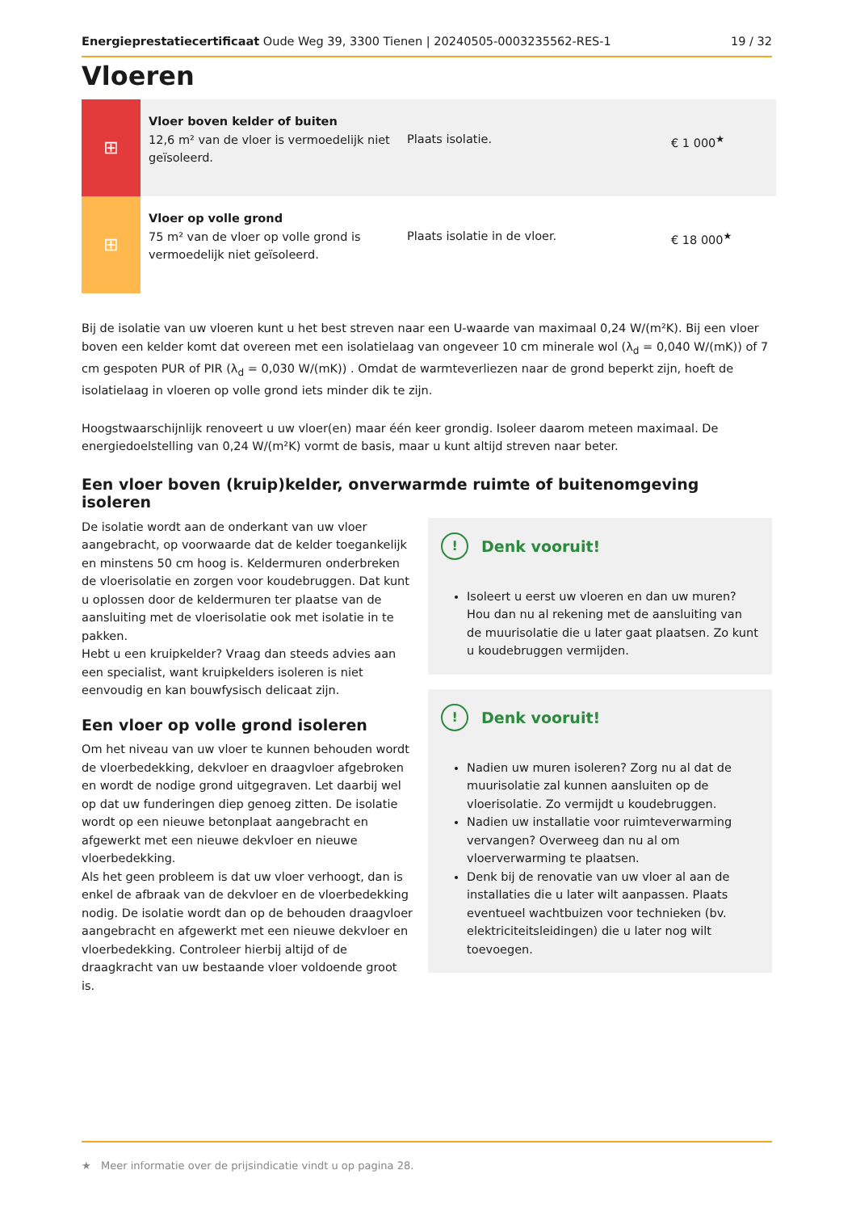Energieprestatiecertificaat Oude Weg 39, 3300 Tienen | 20240505-0003235562-RES-1 19 / 32
Vloeren
| ⊞ | Vloer boven kelder of buiten 12,6 m² van de vloer is vermoedelijk niet geïsoleerd. | Plaats isolatie. | € 1 000<sup>★</sup> |
| ⊞ | Vloer op volle grond 75 m² van de vloer op volle grond is vermoedelijk niet geïsoleerd. | Plaats isolatie in de vloer. | € 18 000<sup>★</sup> |
Bij de isolatie van uw vloeren kunt u het best streven naar een U-waarde van maximaal 0,24 W/(m²K). Bij een vloer boven een kelder komt dat overeen met een isolatielaag van ongeveer 10 cm minerale wol (λ<sub>d</sub> = 0,040 W/(mK)) of 7 cm gespoten PUR of PIR (λ<sub>d</sub> = 0,030 W/(mK)) . Omdat de warmteverliezen naar de grond beperkt zijn, hoeft de isolatielaag in vloeren op volle grond iets minder dik te zijn.
Hoogstwaarschijnlijk renoveert u uw vloer(en) maar één keer grondig. Isoleer daarom meteen maximaal. De energiedoelstelling van 0,24 W/(m²K) vormt de basis, maar u kunt altijd streven naar beter.
Een vloer boven (kruip)kelder, onverwarmde ruimte of buitenomgeving isoleren
De isolatie wordt aan de onderkant van uw vloer aangebracht, op voorwaarde dat de kelder toegankelijk en minstens 50 cm hoog is. Keldermuren onderbreken de vloerisolatie en zorgen voor koudebruggen. Dat kunt u oplossen door de keldermuren ter plaatse van de aansluiting met de vloerisolatie ook met isolatie in te pakken.
Hebt u een kruipkelder? Vraag dan steeds advies aan een specialist, want kruipkelders isoleren is niet eenvoudig en kan bouwfysisch delicaat zijn.
Een vloer op volle grond isoleren
Om het niveau van uw vloer te kunnen behouden wordt de vloerbedekking, dekvloer en draagvloer afgebroken en wordt de nodige grond uitgegraven. Let daarbij wel op dat uw funderingen diep genoeg zitten. De isolatie wordt op een nieuwe betonplaat aangebracht en afgewerkt met een nieuwe dekvloer en nieuwe vloerbedekking.
Als het geen probleem is dat uw vloer verhoogt, dan is enkel de afbraak van de dekvloer en de vloerbedekking nodig. De isolatie wordt dan op de behouden draagvloer aangebracht en afgewerkt met een nieuwe dekvloer en vloerbedekking. Controleer hierbij altijd of de draagkracht van uw bestaande vloer voldoende groot is.
! Denk vooruit!
Isoleert u eerst uw vloeren en dan uw muren? Hou dan nu al rekening met de aansluiting van de muurisolatie die u later gaat plaatsen. Zo kunt u koudebruggen vermijden.
! Denk vooruit!
Nadien uw muren isoleren? Zorg nu al dat de muurisolatie zal kunnen aansluiten op de vloerisolatie. Zo vermijdt u koudebruggen.
Nadien uw installatie voor ruimteverwarming vervangen? Overweeg dan nu al om vloerverwarming te plaatsen.
Denk bij de renovatie van uw vloer al aan de installaties die u later wilt aanpassen. Plaats eventueel wachtbuizen voor technieken (bv. elektriciteitsleidingen) die u later nog wilt toevoegen.
★ Meer informatie over de prijsindicatie vindt u op pagina 28.